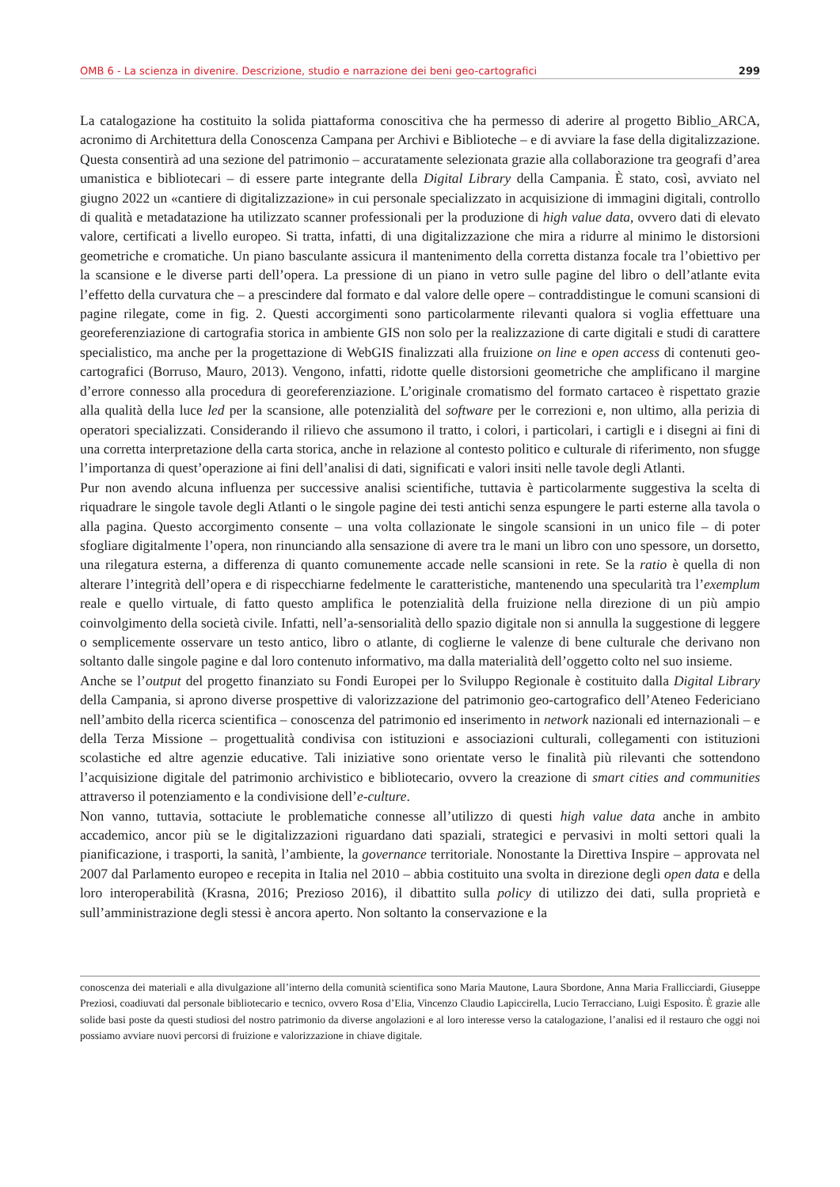OMB 6 - La scienza in divenire. Descrizione, studio e narrazione dei beni geo-cartografici 299
La catalogazione ha costituito la solida piattaforma conoscitiva che ha permesso di aderire al progetto Biblio_ARCA, acronimo di Architettura della Conoscenza Campana per Archivi e Biblioteche – e di avviare la fase della digitalizzazione. Questa consentirà ad una sezione del patrimonio – accuratamente selezionata grazie alla collaborazione tra geografi d’area umanistica e bibliotecari – di essere parte integrante della Digital Library della Campania. È stato, così, avviato nel giugno 2022 un «cantiere di digitalizzazione» in cui personale specializzato in acquisizione di immagini digitali, controllo di qualità e metadatazione ha utilizzato scanner professionali per la produzione di high value data, ovvero dati di elevato valore, certificati a livello europeo. Si tratta, infatti, di una digitalizzazione che mira a ridurre al minimo le distorsioni geometriche e cromatiche. Un piano basculante assicura il mantenimento della corretta distanza focale tra l’obiettivo per la scansione e le diverse parti dell’opera. La pressione di un piano in vetro sulle pagine del libro o dell’atlante evita l’effetto della curvatura che – a prescindere dal formato e dal valore delle opere – contraddistingue le comuni scansioni di pagine rilegate, come in fig. 2. Questi accorgimenti sono particolarmente rilevanti qualora si voglia effettuare una georeferenziazione di cartografia storica in ambiente GIS non solo per la realizzazione di carte digitali e studi di carattere specialistico, ma anche per la progettazione di WebGIS finalizzati alla fruizione on line e open access di contenuti geo-cartografici (Borruso, Mauro, 2013). Vengono, infatti, ridotte quelle distorsioni geometriche che amplificano il margine d’errore connesso alla procedura di georeferenziazione. L’originale cromatismo del formato cartaceo è rispettato grazie alla qualità della luce led per la scansione, alle potenzialità del software per le correzioni e, non ultimo, alla perizia di operatori specializzati. Considerando il rilievo che assumono il tratto, i colori, i particolari, i cartigli e i disegni ai fini di una corretta interpretazione della carta storica, anche in relazione al contesto politico e culturale di riferimento, non sfugge l’importanza di quest’operazione ai fini dell’analisi di dati, significati e valori insiti nelle tavole degli Atlanti.
Pur non avendo alcuna influenza per successive analisi scientifiche, tuttavia è particolarmente suggestiva la scelta di riquadrare le singole tavole degli Atlanti o le singole pagine dei testi antichi senza espungere le parti esterne alla tavola o alla pagina. Questo accorgimento consente – una volta collazionate le singole scansioni in un unico file – di poter sfogliare digitalmente l’opera, non rinunciando alla sensazione di avere tra le mani un libro con uno spessore, un dorsetto, una rilegatura esterna, a differenza di quanto comunemente accade nelle scansioni in rete. Se la ratio è quella di non alterare l’integrità dell’opera e di rispecchiarne fedelmente le caratteristiche, mantenendo una specularità tra l’exemplum reale e quello virtuale, di fatto questo amplifica le potenzialità della fruizione nella direzione di un più ampio coinvolgimento della società civile. Infatti, nell’a-sensorialità dello spazio digitale non si annulla la suggestione di leggere o semplicemente osservare un testo antico, libro o atlante, di coglierne le valenze di bene culturale che derivano non soltanto dalle singole pagine e dal loro contenuto informativo, ma dalla materialità dell’oggetto colto nel suo insieme.
Anche se l’output del progetto finanziato su Fondi Europei per lo Sviluppo Regionale è costituito dalla Digital Library della Campania, si aprono diverse prospettive di valorizzazione del patrimonio geo-cartografico dell’Ateneo Federiciano nell’ambito della ricerca scientifica – conoscenza del patrimonio ed inserimento in network nazionali ed internazionali – e della Terza Missione – progettualità condivisa con istituzioni e associazioni culturali, collegamenti con istituzioni scolastiche ed altre agenzie educative. Tali iniziative sono orientate verso le finalità più rilevanti che sottendono l’acquisizione digitale del patrimonio archivistico e bibliotecario, ovvero la creazione di smart cities and communities attraverso il potenziamento e la condivisione dell’e-culture.
Non vanno, tuttavia, sottaciute le problematiche connesse all’utilizzo di questi high value data anche in ambito accademico, ancor più se le digitalizzazioni riguardano dati spaziali, strategici e pervasivi in molti settori quali la pianificazione, i trasporti, la sanità, l’ambiente, la governance territoriale. Nonostante la Direttiva Inspire – approvata nel 2007 dal Parlamento europeo e recepita in Italia nel 2010 – abbia costituito una svolta in direzione degli open data e della loro interoperabilità (Krasna, 2016; Prezioso 2016), il dibattito sulla policy di utilizzo dei dati, sulla proprietà e sull’amministrazione degli stessi è ancora aperto. Non soltanto la conservazione e la
conoscenza dei materiali e alla divulgazione all’interno della comunità scientifica sono Maria Mautone, Laura Sbordone, Anna Maria Frallicciardi, Giuseppe Preziosi, coadiuvati dal personale bibliotecario e tecnico, ovvero Rosa d’Elia, Vincenzo Claudio Lapiccirella, Lucio Terracciano, Luigi Esposito. È grazie alle solide basi poste da questi studiosi del nostro patrimonio da diverse angolazioni e al loro interesse verso la catalogazione, l’analisi ed il restauro che oggi noi possiamo avviare nuovi percorsi di fruizione e valorizzazione in chiave digitale.